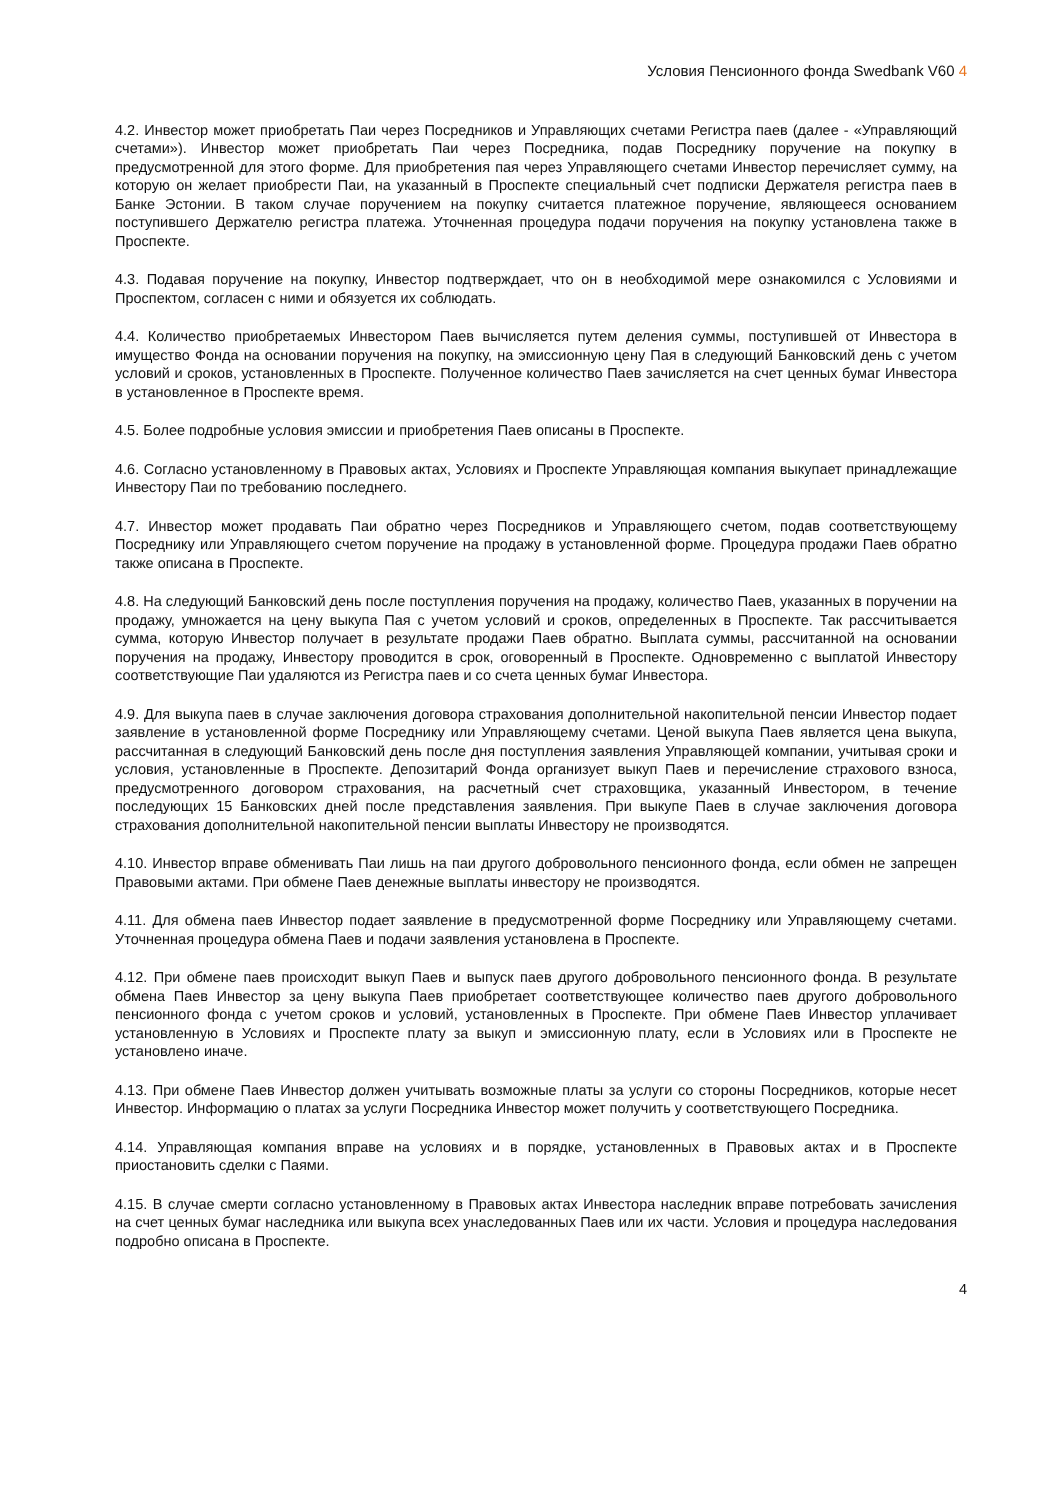Условия Пенсионного фонда Swedbank V60 4
4.2. Инвестор может приобретать Паи через Посредников и Управляющих счетами Регистра паев (далее - «Управляющий счетами»). Инвестор может приобретать Паи через Посредника, подав Посреднику поручение на покупку в предусмотренной для этого форме. Для приобретения пая через Управляющего счетами Инвестор перечисляет сумму, на которую он желает приобрести Паи, на указанный в Проспекте специальный счет подписки Держателя регистра паев в Банке Эстонии. В таком случае поручением на покупку считается платежное поручение, являющееся основанием поступившего Держателю регистра платежа. Уточненная процедура подачи поручения на покупку установлена также в Проспекте.
4.3. Подавая поручение на покупку, Инвестор подтверждает, что он в необходимой мере ознакомился с Условиями и Проспектом, согласен с ними и обязуется их соблюдать.
4.4. Количество приобретаемых Инвестором Паев вычисляется путем деления суммы, поступившей от Инвестора в имущество Фонда на основании поручения на покупку, на эмиссионную цену Пая в следующий Банковский день с учетом условий и сроков, установленных в Проспекте. Полученное количество Паев зачисляется на счет ценных бумаг Инвестора в установленное в Проспекте время.
4.5. Более подробные условия эмиссии и приобретения Паев описаны в Проспекте.
4.6. Согласно установленному в Правовых актах, Условиях и Проспекте Управляющая компания выкупает принадлежащие Инвестору Паи по требованию последнего.
4.7. Инвестор может продавать Паи обратно через Посредников и Управляющего счетом, подав соответствующему Посреднику или Управляющего счетом поручение на продажу в установленной форме. Процедура продажи Паев обратно также описана в Проспекте.
4.8. На следующий Банковский день после поступления поручения на продажу, количество Паев, указанных в поручении на продажу, умножается на цену выкупа Пая с учетом условий и сроков, определенных в Проспекте. Так рассчитывается сумма, которую Инвестор получает в результате продажи Паев обратно. Выплата суммы, рассчитанной на основании поручения на продажу, Инвестору проводится в срок, оговоренный в Проспекте. Одновременно с выплатой Инвестору соответствующие Паи удаляются из Регистра паев и со счета ценных бумаг Инвестора.
4.9. Для выкупа паев в случае заключения договора страхования дополнительной накопительной пенсии Инвестор подает заявление в установленной форме Посреднику или Управляющему счетами. Ценой выкупа Паев является цена выкупа, рассчитанная в следующий Банковский день после дня поступления заявления Управляющей компании, учитывая сроки и условия, установленные в Проспекте. Депозитарий Фонда организует выкуп Паев и перечисление страхового взноса, предусмотренного договором страхования, на расчетный счет страховщика, указанный Инвестором, в течение последующих 15 Банковских дней после представления заявления. При выкупе Паев в случае заключения договора страхования дополнительной накопительной пенсии выплаты Инвестору не производятся.
4.10. Инвестор вправе обменивать Паи лишь на паи другого добровольного пенсионного фонда, если обмен не запрещен Правовыми актами. При обмене Паев денежные выплаты инвестору не производятся.
4.11. Для обмена паев Инвестор подает заявление в предусмотренной форме Посреднику или Управляющему счетами. Уточненная процедура обмена Паев и подачи заявления установлена в Проспекте.
4.12. При обмене паев происходит выкуп Паев и выпуск паев другого добровольного пенсионного фонда. В результате обмена Паев Инвестор за цену выкупа Паев приобретает соответствующее количество паев другого добровольного пенсионного фонда с учетом сроков и условий, установленных в Проспекте. При обмене Паев Инвестор уплачивает установленную в Условиях и Проспекте плату за выкуп и эмиссионную плату, если в Условиях или в Проспекте не установлено иначе.
4.13. При обмене Паев Инвестор должен учитывать возможные платы за услуги со стороны Посредников, которые несет Инвестор. Информацию о платах за услуги Посредника Инвестор может получить у соответствующего Посредника.
4.14. Управляющая компания вправе на условиях и в порядке, установленных в Правовых актах и в Проспекте приостановить сделки с Паями.
4.15. В случае смерти согласно установленному в Правовых актах Инвестора наследник вправе потребовать зачисления на счет ценных бумаг наследника или выкупа всех унаследованных Паев или их части. Условия и процедура наследования подробно описана в Проспекте.
4